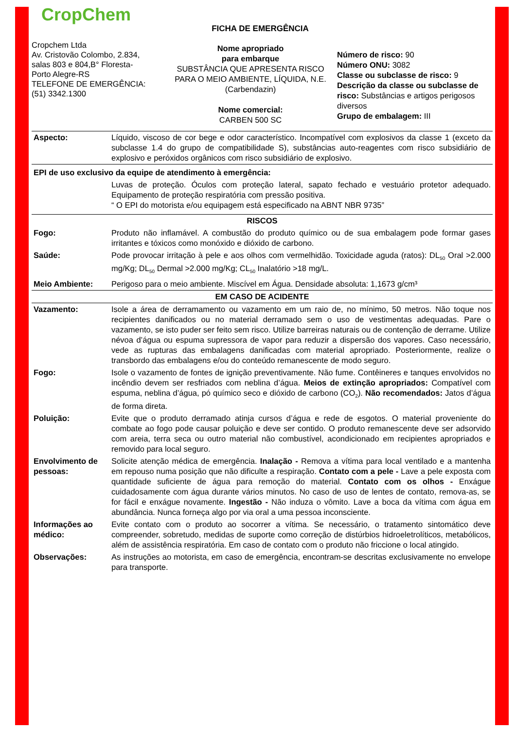CropChem
Cropchem Ltda
Av. Cristovão Colombo, 2.834,
salas 803 e 804,B° Floresta-
Porto Alegre-RS
TELEFONE DE EMERGÊNCIA:
(51) 3342.1300
FICHA DE EMERGÊNCIA
Nome apropriado
para embarque
SUBSTÂNCIA QUE APRESENTA RISCO PARA O MEIO AMBIENTE, LÍQUIDA, N.E. (Carbendazin)
Nome comercial:
CARBEN 500 SC
Número de risco: 90
Número ONU: 3082
Classe ou subclasse de risco: 9
Descrição da classe ou subclasse de risco: Substâncias e artigos perigosos diversos
Grupo de embalagem: III
| Aspecto: | Líquido, viscoso de cor bege e odor característico. Incompatível com explosivos da classe 1 (exceto da subclasse 1.4 do grupo de compatibilidade S), substâncias auto-reagentes com risco subsidiário de explosivo e peróxidos orgânicos com risco subsidiário de explosivo. |
| EPI de uso exclusivo da equipe de atendimento à emergência: | |
| | Luvas de proteção. Óculos com proteção lateral, sapato fechado e vestuário protetor adequado. Equipamento de proteção respiratória com pressão positiva. “ O EPI do motorista e/ou equipagem está especificado na ABNT NBR 9735” |
| RISCOS | |
| Fogo: | Produto não inflamável. A combustão do produto químico ou de sua embalagem pode formar gases irritantes e tóxicos como monóxido e dióxido de carbono. |
| Saúde: | Pode provocar irritação à pele e aos olhos com vermelhidão. Toxicidade aguda (ratos): DL<sub>50</sub> Oral >2.000 mg/Kg; DL<sub>50</sub> Dermal >2.000 mg/Kg; CL<sub>50</sub> Inalatório >18 mg/L. |
| Meio Ambiente: | Perigoso para o meio ambiente. Miscível em Água. Densidade absoluta: 1,1673 g/cm³ |
| EM CASO DE ACIDENTE | |
| Vazamento: | Isole a área de derramamento ou vazamento em um raio de, no mínimo, 50 metros. Não toque nos recipientes danificados ou no material derramado sem o uso de vestimentas adequadas. Pare o vazamento, se isto puder ser feito sem risco. Utilize barreiras naturais ou de contenção de derrame. Utilize névoa d’água ou espuma supressora de vapor para reduzir a dispersão dos vapores. Caso necessário, vede as rupturas das embalagens danificadas com material apropriado. Posteriormente, realize o transbordo das embalagens e/ou do conteúdo remanescente de modo seguro. |
| Fogo: | Isole o vazamento de fontes de ignição preventivamente. Não fume. Contêineres e tanques envolvidos no incêndio devem ser resfriados com neblina d’água. Meios de extinção apropriados: Compatível com espuma, neblina d’água, pó químico seco e dióxido de carbono (CO<sub>2</sub>). Não recomendados: Jatos d’água de forma direta. |
| Poluição: | Evite que o produto derramado atinja cursos d’água e rede de esgotos. O material proveniente do combate ao fogo pode causar poluição e deve ser contido. O produto remanescente deve ser adsorvido com areia, terra seca ou outro material não combustível, acondicionado em recipientes apropriados e removido para local seguro. |
| Envolvimento de pessoas: | Solicite atenção médica de emergência. Inalação - Remova a vítima para local ventilado e a mantenha em repouso numa posição que não dificulte a respiração. Contato com a pele - Lave a pele exposta com quantidade suficiente de água para remoção do material. Contato com os olhos - Enxágue cuidadosamente com água durante vários minutos. No caso de uso de lentes de contato, remova-as, se for fácil e enxágue novamente. Ingestão - Não induza o vômito. Lave a boca da vítima com água em abundância. Nunca forneça algo por via oral a uma pessoa inconsciente. |
| Informações ao médico: | Evite contato com o produto ao socorrer a vítima. Se necessário, o tratamento sintomático deve compreender, sobretudo, medidas de suporte como correção de distúrbios hidroeletrolíticos, metabólicos, além de assistência respiratória. Em caso de contato com o produto não friccione o local atingido. |
| Observações: | As instruções ao motorista, em caso de emergência, encontram-se descritas exclusivamente no envelope para transporte. |